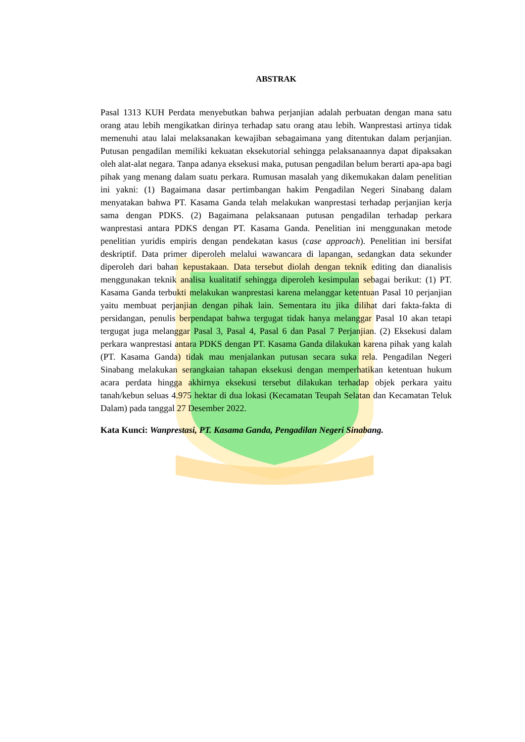ABSTRAK
Pasal 1313 KUH Perdata menyebutkan bahwa perjanjian adalah perbuatan dengan mana satu orang atau lebih mengikatkan dirinya terhadap satu orang atau lebih. Wanprestasi artinya tidak memenuhi atau lalai melaksanakan kewajiban sebagaimana yang ditentukan dalam perjanjian. Putusan pengadilan memiliki kekuatan eksekutorial sehingga pelaksanaannya dapat dipaksakan oleh alat-alat negara. Tanpa adanya eksekusi maka, putusan pengadilan belum berarti apa-apa bagi pihak yang menang dalam suatu perkara. Rumusan masalah yang dikemukakan dalam penelitian ini yakni: (1) Bagaimana dasar pertimbangan hakim Pengadilan Negeri Sinabang dalam menyatakan bahwa PT. Kasama Ganda telah melakukan wanprestasi terhadap perjanjian kerja sama dengan PDKS. (2) Bagaimana pelaksanaan putusan pengadilan terhadap perkara wanprestasi antara PDKS dengan PT. Kasama Ganda. Penelitian ini menggunakan metode penelitian yuridis empiris dengan pendekatan kasus (case approach). Penelitian ini bersifat deskriptif. Data primer diperoleh melalui wawancara di lapangan, sedangkan data sekunder diperoleh dari bahan kepustakaan. Data tersebut diolah dengan teknik editing dan dianalisis menggunakan teknik analisa kualitatif sehingga diperoleh kesimpulan sebagai berikut: (1) PT. Kasama Ganda terbukti melakukan wanprestasi karena melanggar ketentuan Pasal 10 perjanjian yaitu membuat perjanjian dengan pihak lain. Sementara itu jika dilihat dari fakta-fakta di persidangan, penulis berpendapat bahwa tergugat tidak hanya melanggar Pasal 10 akan tetapi tergugat juga melanggar Pasal 3, Pasal 4, Pasal 6 dan Pasal 7 Perjanjian. (2) Eksekusi dalam perkara wanprestasi antara PDKS dengan PT. Kasama Ganda dilakukan karena pihak yang kalah (PT. Kasama Ganda) tidak mau menjalankan putusan secara suka rela. Pengadilan Negeri Sinabang melakukan serangkaian tahapan eksekusi dengan memperhatikan ketentuan hukum acara perdata hingga akhirnya eksekusi tersebut dilakukan terhadap objek perkara yaitu tanah/kebun seluas 4.975 hektar di dua lokasi (Kecamatan Teupah Selatan dan Kecamatan Teluk Dalam) pada tanggal 27 Desember 2022.
Kata Kunci: Wanprestasi, PT. Kasama Ganda, Pengadilan Negeri Sinabang.